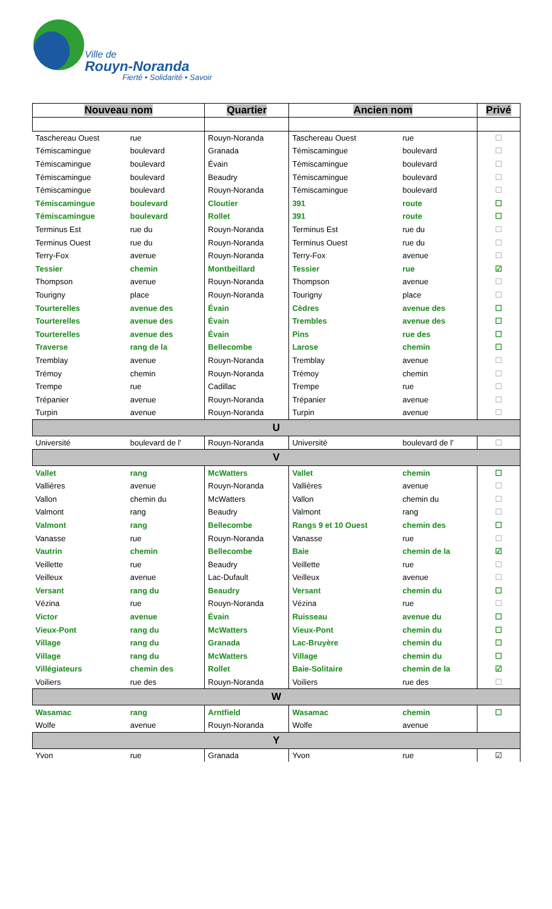Ville de
Rouyn-Noranda
Fierté • Solidarité • Savoir
| Nouveau nom | | Quartier | Ancien nom | | Privé |
| --- | --- | --- | --- | --- | --- |
| Taschereau Ouest | rue | Rouyn-Noranda | Taschereau Ouest | rue | ☐ |
| Témiscamingue | boulevard | Granada | Témiscamingue | boulevard | ☐ |
| Témiscamingue | boulevard | Évain | Témiscamingue | boulevard | ☐ |
| Témiscamingue | boulevard | Beaudry | Témiscamingue | boulevard | ☐ |
| Témiscamingue | boulevard | Rouyn-Noranda | Témiscamingue | boulevard | ☐ |
| Témiscamingue | boulevard | Cloutier | 391 | route | ☐ |
| Témiscamingue | boulevard | Rollet | 391 | route | ☐ |
| Terminus Est | rue du | Rouyn-Noranda | Terminus Est | rue du | ☐ |
| Terminus Ouest | rue du | Rouyn-Noranda | Terminus Ouest | rue du | ☐ |
| Terry-Fox | avenue | Rouyn-Noranda | Terry-Fox | avenue | ☐ |
| Tessier | chemin | Montbeillard | Tessier | rue | ☑ |
| Thompson | avenue | Rouyn-Noranda | Thompson | avenue | ☐ |
| Tourigny | place | Rouyn-Noranda | Tourigny | place | ☐ |
| Tourterelles | avenue des | Évain | Cèdres | avenue des | ☐ |
| Tourterelles | avenue des | Évain | Trembles | avenue des | ☐ |
| Tourterelles | avenue des | Évain | Pins | rue des | ☐ |
| Traverse | rang de la | Bellecombe | Larose | chemin | ☐ |
| Tremblay | avenue | Rouyn-Noranda | Tremblay | avenue | ☐ |
| Trémoy | chemin | Rouyn-Noranda | Trémoy | chemin | ☐ |
| Trempe | rue | Cadillac | Trempe | rue | ☐ |
| Trépanier | avenue | Rouyn-Noranda | Trépanier | avenue | ☐ |
| Turpin | avenue | Rouyn-Noranda | Turpin | avenue | ☐ |
| U | | | | | |
| Université | boulevard de l' | Rouyn-Noranda | Université | boulevard de l' | ☐ |
| V | | | | | |
| Vallet | rang | McWatters | Vallet | chemin | ☐ |
| Vallières | avenue | Rouyn-Noranda | Vallières | avenue | ☐ |
| Vallon | chemin du | McWatters | Vallon | chemin du | ☐ |
| Valmont | rang | Beaudry | Valmont | rang | ☐ |
| Valmont | rang | Bellecombe | Rangs 9 et 10 Ouest | chemin des | ☐ |
| Vanasse | rue | Rouyn-Noranda | Vanasse | rue | ☐ |
| Vautrin | chemin | Bellecombe | Baie | chemin de la | ☑ |
| Veillette | rue | Beaudry | Veillette | rue | ☐ |
| Veilleux | avenue | Lac-Dufault | Veilleux | avenue | ☐ |
| Versant | rang du | Beaudry | Versant | chemin du | ☐ |
| Vézina | rue | Rouyn-Noranda | Vézina | rue | ☐ |
| Victor | avenue | Évain | Ruisseau | avenue du | ☐ |
| Vieux-Pont | rang du | McWatters | Vieux-Pont | chemin du | ☐ |
| Village | rang du | Granada | Lac-Bruyère | chemin du | ☐ |
| Village | rang du | McWatters | Village | chemin du | ☐ |
| Villégiateurs | chemin des | Rollet | Baie-Solitaire | chemin de la | ☑ |
| Voiliers | rue des | Rouyn-Noranda | Voiliers | rue des | ☐ |
| W | | | | | |
| Wasamac | rang | Arntfield | Wasamac | chemin | ☐ |
| Wolfe | avenue | Rouyn-Noranda | Wolfe | avenue | |
| Y | | | | | |
| Yvon | rue | Granada | Yvon | rue | ☑ |